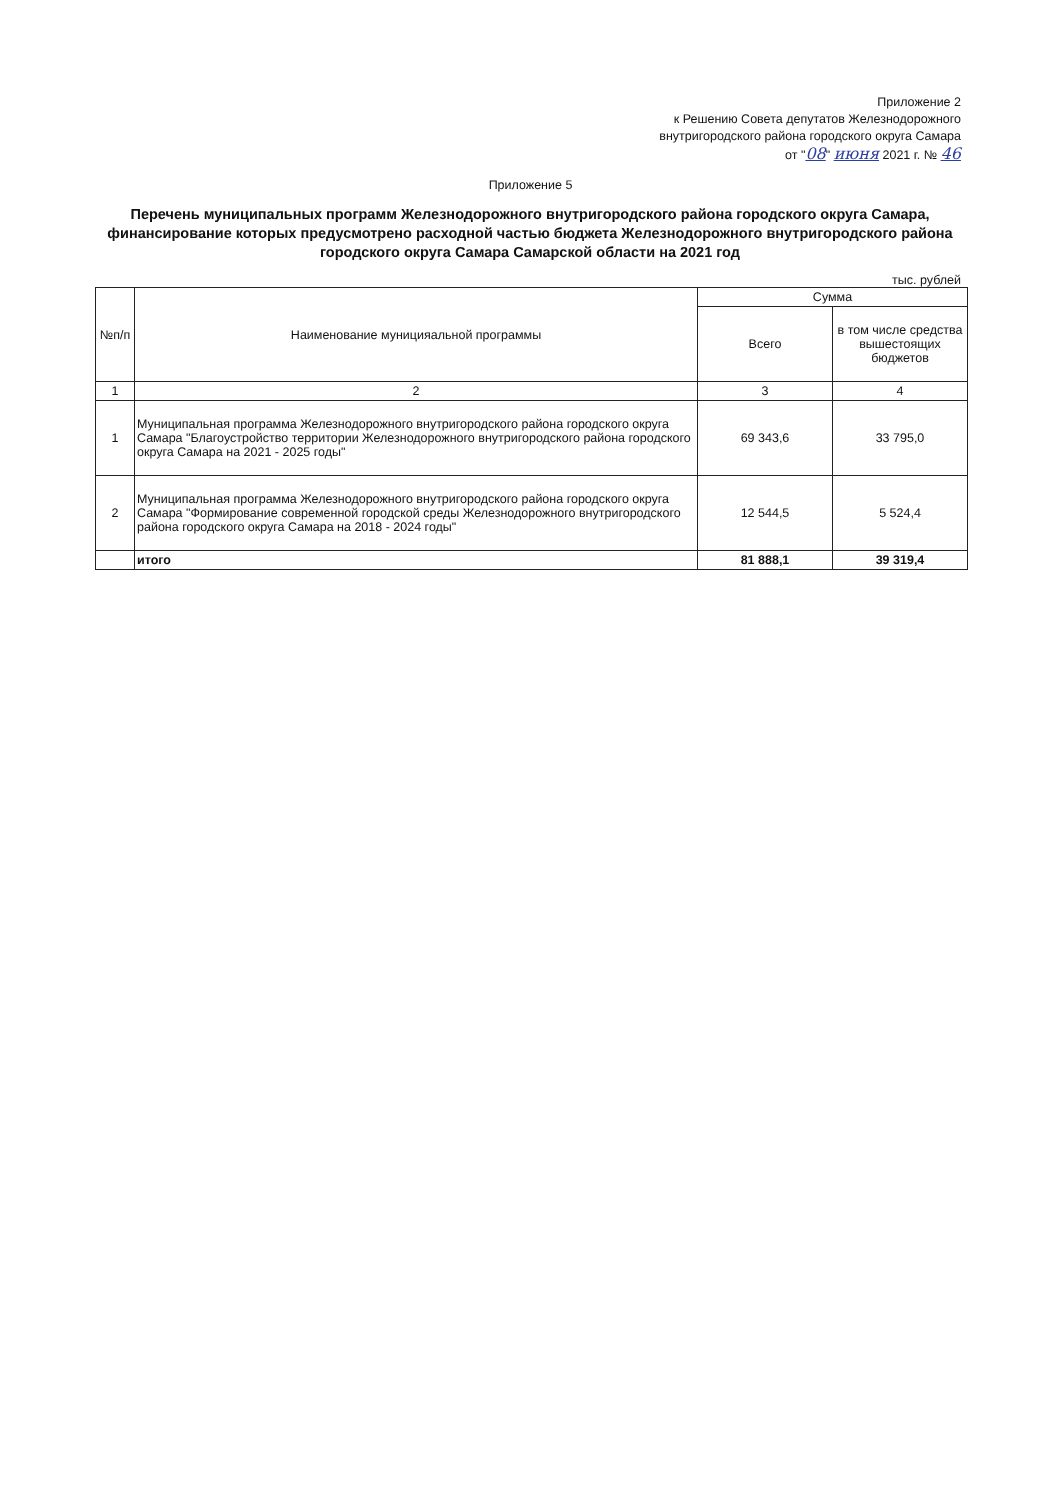Приложение 2
к Решению Совета депутатов Железнодорожного
внутригородского района городского округа Самара
от "08" июня 2021 г. № 46
Приложение 5
Перечень муниципальных программ Железнодорожного внутригородского района городского округа Самара, финансирование которых предусмотрено расходной частью бюджета Железнодорожного внутригородского района городского округа Самара Самарской области на 2021 год
тыс. рублей
| №п/п | Наименование муницияальной программы | Сумма | |
| --- | --- | --- | --- |
| | | Всего | в том числе средства вышестоящих бюджетов |
| 1 | 2 | 3 | 4 |
| 1 | Муниципальная программа Железнодорожного внутригородского района городского округа Самара "Благоустройство территории Железнодорожного внутригородского района городского округа Самара на 2021 - 2025 годы" | 69 343,6 | 33 795,0 |
| 2 | Муниципальная программа Железнодорожного внутригородского района городского округа Самара "Формирование современной городской среды Железнодорожного внутригородского района городского округа Самара на 2018 - 2024 годы" | 12 544,5 | 5 524,4 |
| | итого | 81 888,1 | 39 319,4 |